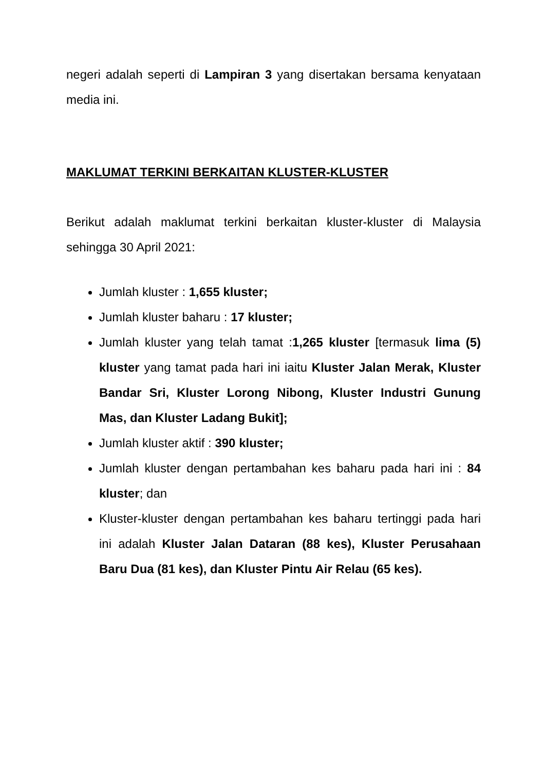negeri adalah seperti di Lampiran 3 yang disertakan bersama kenyataan media ini.
MAKLUMAT TERKINI BERKAITAN KLUSTER-KLUSTER
Berikut adalah maklumat terkini berkaitan kluster-kluster di Malaysia sehingga 30 April 2021:
Jumlah kluster : 1,655 kluster;
Jumlah kluster baharu : 17 kluster;
Jumlah kluster yang telah tamat :1,265 kluster [termasuk lima (5) kluster yang tamat pada hari ini iaitu Kluster Jalan Merak, Kluster Bandar Sri, Kluster Lorong Nibong, Kluster Industri Gunung Mas, dan Kluster Ladang Bukit];
Jumlah kluster aktif : 390 kluster;
Jumlah kluster dengan pertambahan kes baharu pada hari ini : 84 kluster; dan
Kluster-kluster dengan pertambahan kes baharu tertinggi pada hari ini adalah Kluster Jalan Dataran (88 kes), Kluster Perusahaan Baru Dua (81 kes), dan Kluster Pintu Air Relau (65 kes).